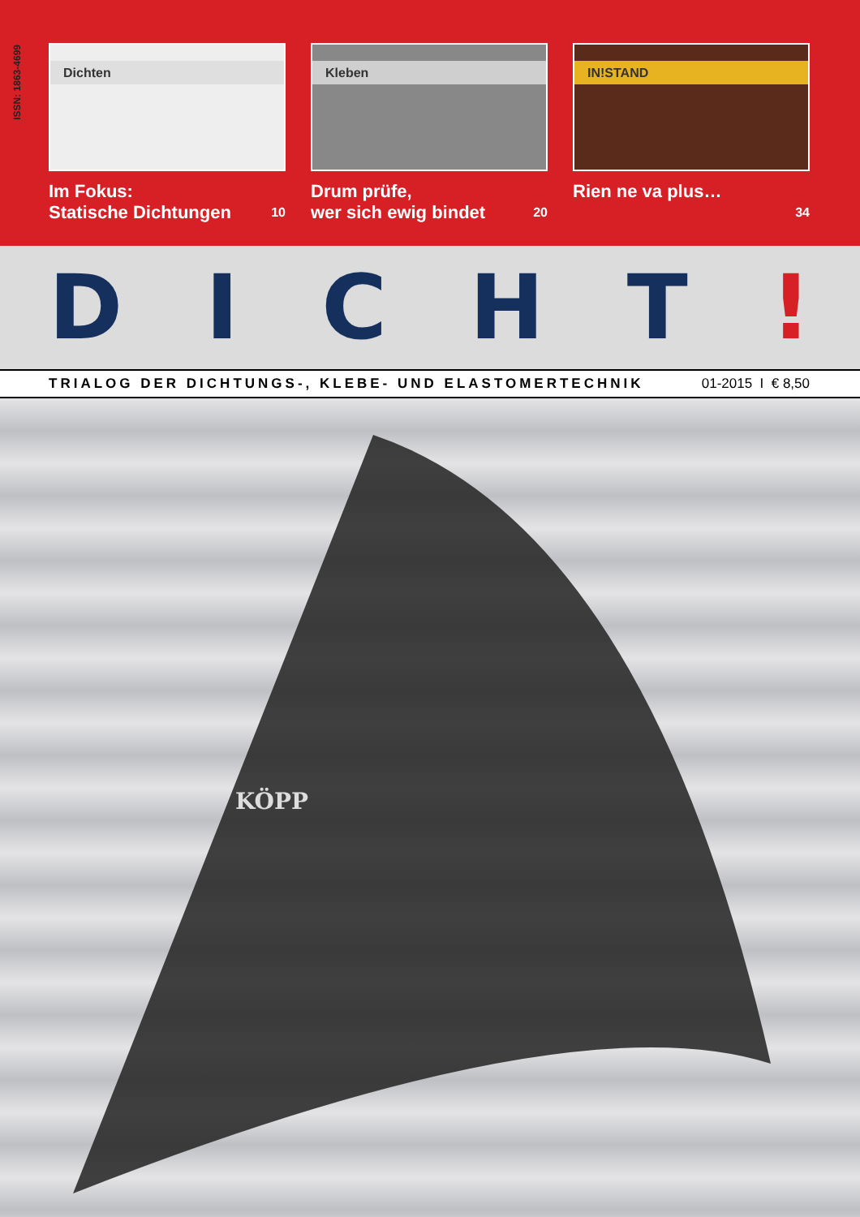ISSN: 1863-4699
Dichten
Im Fokus:
Statische Dichtungen
10
Kleben
Drum prüfe,
wer sich ewig bindet
20
IN!STAND
Rien ne va plus…
34
DICHT!
TRIALOG DER DICHTUNGS-, KLEBE- UND ELASTOMERTECHNIK 01-2015 I € 8,50
KÖPP